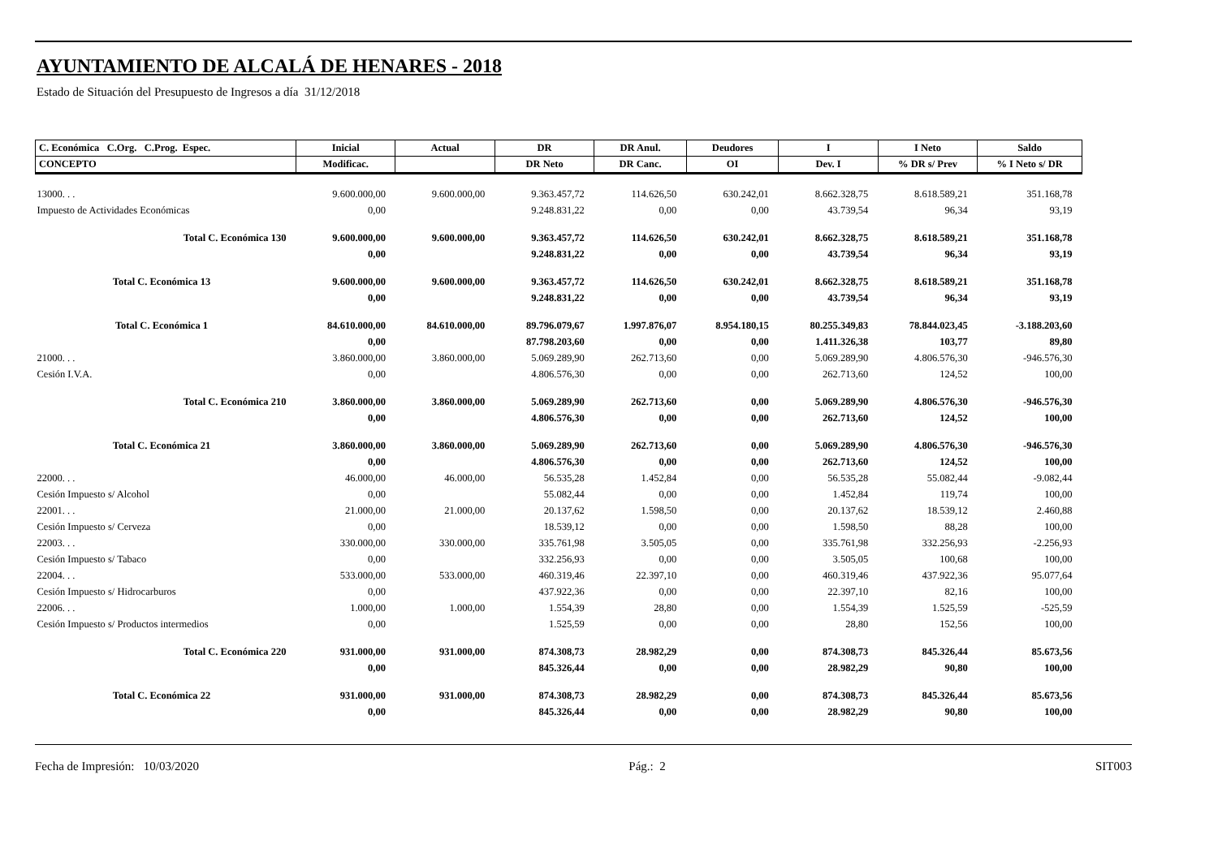AYUNTAMIENTO DE ALCALÁ DE HENARES - 2018
Estado de Situación del Presupuesto de Ingresos a día 31/12/2018
| C. Económica C.Org. C.Prog. Espec. | Inicial | Actual | DR | DR Anul. | Deudores | I | I Neto | Saldo |
| --- | --- | --- | --- | --- | --- | --- | --- | --- |
| CONCEPTO | Modificac. | | DR Neto | DR Canc. | OI | Dev. I | % DR s/ Prev | % I Neto s/ DR |
| 13000. . . | 9.600.000,00 | 9.600.000,00 | 9.363.457,72 | 114.626,50 | 630.242,01 | 8.662.328,75 | 8.618.589,21 | 351.168,78 |
| Impuesto de Actividades Económicas | 0,00 | | 9.248.831,22 | 0,00 | 0,00 | 43.739,54 | 96,34 | 93,19 |
| Total C. Económica 130 | 9.600.000,00 | 9.600.000,00 | 9.363.457,72 | 114.626,50 | 630.242,01 | 8.662.328,75 | 8.618.589,21 | 351.168,78 |
| | 0,00 | | 9.248.831,22 | 0,00 | 0,00 | 43.739,54 | 96,34 | 93,19 |
| Total C. Económica 13 | 9.600.000,00 | 9.600.000,00 | 9.363.457,72 | 114.626,50 | 630.242,01 | 8.662.328,75 | 8.618.589,21 | 351.168,78 |
| | 0,00 | | 9.248.831,22 | 0,00 | 0,00 | 43.739,54 | 96,34 | 93,19 |
| Total C. Económica 1 | 84.610.000,00 | 84.610.000,00 | 89.796.079,67 | 1.997.876,07 | 8.954.180,15 | 80.255.349,83 | 78.844.023,45 | -3.188.203,60 |
| | 0,00 | | 87.798.203,60 | 0,00 | 0,00 | 1.411.326,38 | 103,77 | 89,80 |
| 21000. . . | 3.860.000,00 | 3.860.000,00 | 5.069.289,90 | 262.713,60 | 0,00 | 5.069.289,90 | 4.806.576,30 | -946.576,30 |
| Cesión I.V.A. | 0,00 | | 4.806.576,30 | 0,00 | 0,00 | 262.713,60 | 124,52 | 100,00 |
| Total C. Económica 210 | 3.860.000,00 | 3.860.000,00 | 5.069.289,90 | 262.713,60 | 0,00 | 5.069.289,90 | 4.806.576,30 | -946.576,30 |
| | 0,00 | | 4.806.576,30 | 0,00 | 0,00 | 262.713,60 | 124,52 | 100,00 |
| Total C. Económica 21 | 3.860.000,00 | 3.860.000,00 | 5.069.289,90 | 262.713,60 | 0,00 | 5.069.289,90 | 4.806.576,30 | -946.576,30 |
| | 0,00 | | 4.806.576,30 | 0,00 | 0,00 | 262.713,60 | 124,52 | 100,00 |
| 22000. . . | 46.000,00 | 46.000,00 | 56.535,28 | 1.452,84 | 0,00 | 56.535,28 | 55.082,44 | -9.082,44 |
| Cesión Impuesto s/ Alcohol | 0,00 | | 55.082,44 | 0,00 | 0,00 | 1.452,84 | 119,74 | 100,00 |
| 22001. . . | 21.000,00 | 21.000,00 | 20.137,62 | 1.598,50 | 0,00 | 20.137,62 | 18.539,12 | 2.460,88 |
| Cesión Impuesto s/ Cerveza | 0,00 | | 18.539,12 | 0,00 | 0,00 | 1.598,50 | 88,28 | 100,00 |
| 22003. . . | 330.000,00 | 330.000,00 | 335.761,98 | 3.505,05 | 0,00 | 335.761,98 | 332.256,93 | -2.256,93 |
| Cesión Impuesto s/ Tabaco | 0,00 | | 332.256,93 | 0,00 | 0,00 | 3.505,05 | 100,68 | 100,00 |
| 22004. . . | 533.000,00 | 533.000,00 | 460.319,46 | 22.397,10 | 0,00 | 460.319,46 | 437.922,36 | 95.077,64 |
| Cesión Impuesto s/ Hidrocarburos | 0,00 | | 437.922,36 | 0,00 | 0,00 | 22.397,10 | 82,16 | 100,00 |
| 22006. . . | 1.000,00 | 1.000,00 | 1.554,39 | 28,80 | 0,00 | 1.554,39 | 1.525,59 | -525,59 |
| Cesión Impuesto s/ Productos intermedios | 0,00 | | 1.525,59 | 0,00 | 0,00 | 28,80 | 152,56 | 100,00 |
| Total C. Económica 220 | 931.000,00 | 931.000,00 | 874.308,73 | 28.982,29 | 0,00 | 874.308,73 | 845.326,44 | 85.673,56 |
| | 0,00 | | 845.326,44 | 0,00 | 0,00 | 28.982,29 | 90,80 | 100,00 |
| Total C. Económica 22 | 931.000,00 | 931.000,00 | 874.308,73 | 28.982,29 | 0,00 | 874.308,73 | 845.326,44 | 85.673,56 |
| | 0,00 | | 845.326,44 | 0,00 | 0,00 | 28.982,29 | 90,80 | 100,00 |
Fecha de Impresión: 10/03/2020 Pág.: 2 SIT003